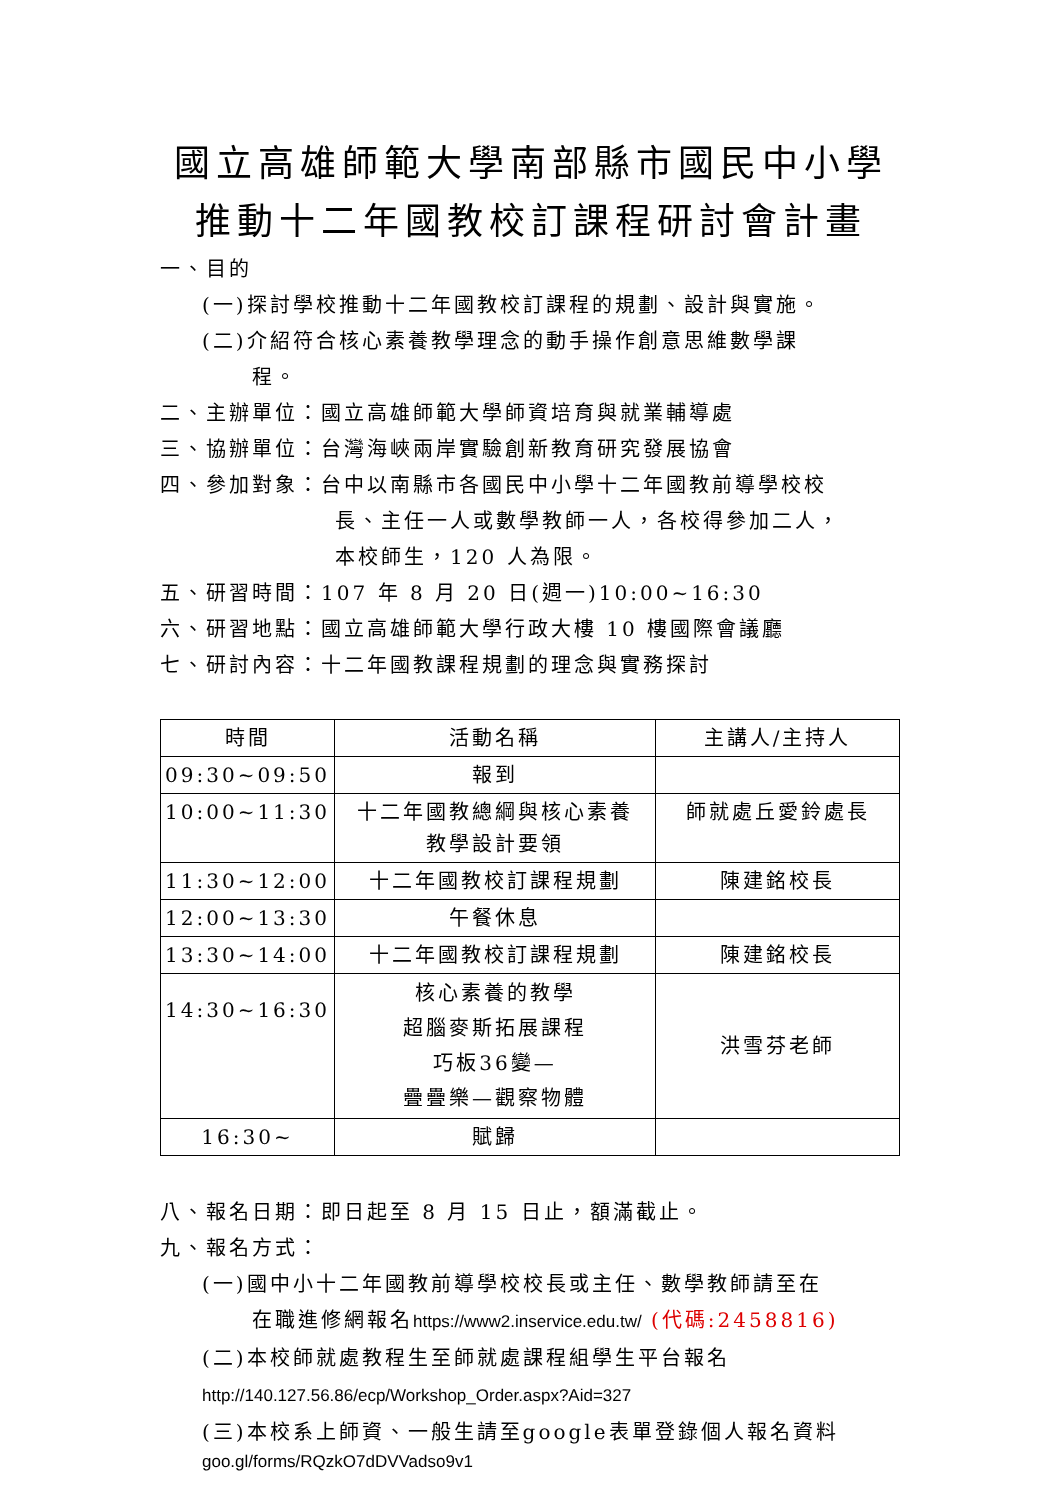國立高雄師範大學南部縣市國民中小學
推動十二年國教校訂課程研討會計畫
一、目的
(一)探討學校推動十二年國教校訂課程的規劃、設計與實施。
(二)介紹符合核心素養教學理念的動手操作創意思維數學課
程。
二、主辦單位：國立高雄師範大學師資培育與就業輔導處
三、協辦單位：台灣海峽兩岸實驗創新教育研究發展協會
四、參加對象：台中以南縣市各國民中小學十二年國教前導學校校
長、主任一人或數學教師一人，各校得參加二人，
本校師生，120 人為限。
五、研習時間：107 年 8 月 20 日(週一)10:00~16:30
六、研習地點：國立高雄師範大學行政大樓 10 樓國際會議廳
七、研討內容：十二年國教課程規劃的理念與實務探討
| 時間 | 活動名稱 | 主講人/主持人 |
| --- | --- | --- |
| 09:30~09:50 | 報到 | |
| 10:00~11:30 | 十二年國教總綱與核心素養 教學設計要領 | 師就處丘愛鈴處長 |
| 11:30~12:00 | 十二年國教校訂課程規劃 | 陳建銘校長 |
| 12:00~13:30 | 午餐休息 | |
| 13:30~14:00 | 十二年國教校訂課程規劃 | 陳建銘校長 |
| 14:30~16:30 | 核心素養的教學 超腦麥斯拓展課程 巧板36變— 疊疊樂—觀察物體 | 洪雪芬老師 |
| 16:30~ | 賦歸 | |
八、報名日期：即日起至 8 月 15 日止，額滿截止。
九、報名方式：
(一)國中小十二年國教前導學校校長或主任、數學教師請至在
在職進修網報名https://www2.inservice.edu.tw/ (代碼:2458816)
(二)本校師就處教程生至師就處課程組學生平台報名
http://140.127.56.86/ecp/Workshop_Order.aspx?Aid=327
(三)本校系上師資、一般生請至google表單登錄個人報名資料
goo.gl/forms/RQzkO7dDVVadso9v1